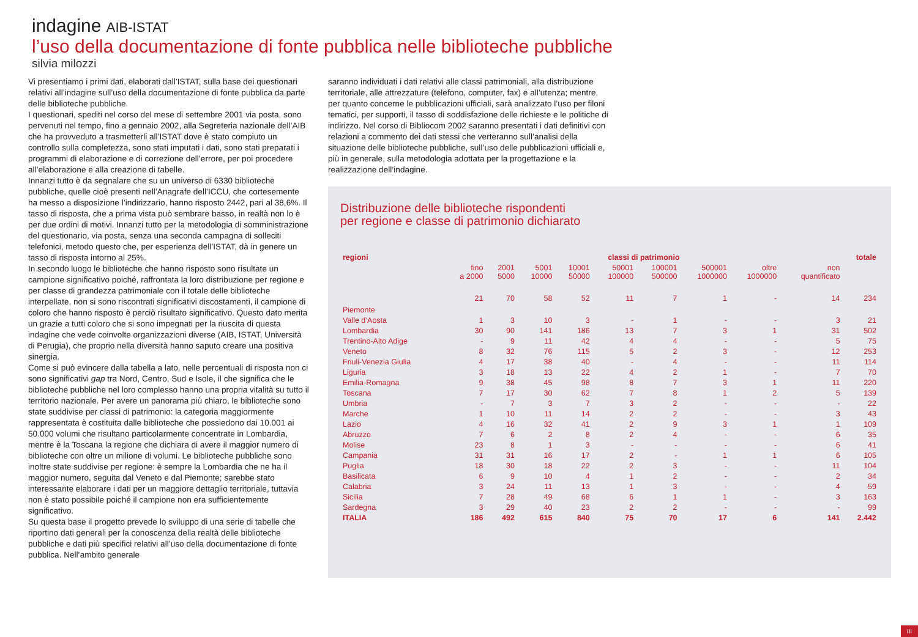indagine AIB-ISTAT
l’uso della documentazione di fonte pubblica nelle biblioteche pubbliche
silvia milozzi
Vi presentiamo i primi dati, elaborati dall’ISTAT, sulla base dei questionari relativi all’indagine sull’uso della documentazione di fonte pubblica da parte delle biblioteche pubbliche.
I questionari, spediti nel corso del mese di settembre 2001 via posta, sono pervenuti nel tempo, fino a gennaio 2002, alla Segreteria nazionale dell’AIB che ha provveduto a trasmetterli all’ISTAT dove è stato compiuto un controllo sulla completezza, sono stati imputati i dati, sono stati preparati i programmi di elaborazione e di correzione dell’errore, per poi procedere all’elaborazione e alla creazione di tabelle.
Innanzi tutto è da segnalare che su un universo di 6330 biblioteche pubbliche, quelle cioè presenti nell’Anagrafe dell’ICCU, che cortesemente ha messo a disposizione l’indirizzario, hanno risposto 2442, pari al 38,6%. Il tasso di risposta, che a prima vista può sembrare basso, in realtà non lo è per due ordini di motivi. Innanzi tutto per la metodologia di somministrazione del questionario, via posta, senza una seconda campagna di solleciti telefonici, metodo questo che, per esperienza dell’ISTAT, dà in genere un tasso di risposta intorno al 25%.
In secondo luogo le biblioteche che hanno risposto sono risultate un campione significativo poiché, raffrontata la loro distribuzione per regione e per classe di grandezza patrimoniale con il totale delle biblioteche interpellate, non si sono riscontrati significativi discostamenti, il campione di coloro che hanno risposto è perciò risultato significativo. Questo dato merita un grazie a tutti coloro che si sono impegnati per la riuscita di questa indagine che vede coinvolte organizzazioni diverse (AIB, ISTAT, Università di Perugia), che proprio nella diversità hanno saputo creare una positiva sinergia.
Come si può evincere dalla tabella a lato, nelle percentuali di risposta non ci sono significativi gap tra Nord, Centro, Sud e Isole, il che significa che le biblioteche pubbliche nel loro complesso hanno una propria vitalità su tutto il territorio nazionale. Per avere un panorama più chiaro, le biblioteche sono state suddivise per classi di patrimonio: la categoria maggiormente rappresentata è costituita dalle biblioteche che possiedono dai 10.001 ai 50.000 volumi che risultano particolarmente concentrate in Lombardia, mentre è la Toscana la regione che dichiara di avere il maggior numero di biblioteche con oltre un milione di volumi. Le biblioteche pubbliche sono inoltre state suddivise per regione: è sempre la Lombardia che ne ha il maggior numero, seguita dal Veneto e dal Piemonte; sarebbe stato interessante elaborare i dati per un maggiore dettaglio territoriale, tuttavia non è stato possibile poiché il campione non era sufficientemente significativo.
Su questa base il progetto prevede lo sviluppo di una serie di tabelle che riportino dati generali per la conoscenza della realtà delle biblioteche pubbliche e dati più specifici relativi all’uso della documentazione di fonte pubblica. Nell’ambito generale
saranno individuati i dati relativi alle classi patrimoniali, alla distribuzione territoriale, alle attrezzature (telefono, computer, fax) e all’utenza; mentre, per quanto concerne le pubblicazioni ufficiali, sarà analizzato l’uso per filoni tematici, per supporti, il tasso di soddisfazione delle richieste e le politiche di indirizzo. Nel corso di Bibliocom 2002 saranno presentati i dati definitivi con relazioni a commento dei dati stessi che verteranno sull’analisi della situazione delle biblioteche pubbliche, sull’uso delle pubblicazioni ufficiali e, più in generale, sulla metodologia adottata per la progettazione e la realizzazione dell’indagine.
Distribuzione delle biblioteche rispondenti
per regione e classe di patrimonio dichiarato
| regioni | classi di patrimonio | | | | | | | | | totale |
| --- | --- | --- | --- | --- | --- | --- | --- | --- | --- | --- |
| | fino a 2000 | 2001 5000 | 5001 10000 | 10001 50000 | 50001 100000 | 100001 500000 | 500001 1000000 | oltre 1000000 | non quantificato | |
| Piemonte | 21 | 70 | 58 | 52 | 11 | 7 | 1 | - | 14 | 234 |
| Valle d’Aosta | 1 | 3 | 10 | 3 | - | 1 | - | - | 3 | 21 |
| Lombardia | 30 | 90 | 141 | 186 | 13 | 7 | 3 | 1 | 31 | 502 |
| Trentino-Alto Adige | - | 9 | 11 | 42 | 4 | 4 | - | - | 5 | 75 |
| Veneto | 8 | 32 | 76 | 115 | 5 | 2 | 3 | - | 12 | 253 |
| Friuli-Venezia Giulia | 4 | 17 | 38 | 40 | - | 4 | - | - | 11 | 114 |
| Liguria | 3 | 18 | 13 | 22 | 4 | 2 | 1 | - | 7 | 70 |
| Emilia-Romagna | 9 | 38 | 45 | 98 | 8 | 7 | 3 | 1 | 11 | 220 |
| Toscana | 7 | 17 | 30 | 62 | 7 | 8 | 1 | 2 | 5 | 139 |
| Umbria | - | 7 | 3 | 7 | 3 | 2 | - | - | - | 22 |
| Marche | 1 | 10 | 11 | 14 | 2 | 2 | - | - | 3 | 43 |
| Lazio | 4 | 16 | 32 | 41 | 2 | 9 | 3 | 1 | 1 | 109 |
| Abruzzo | 7 | 6 | 2 | 8 | 2 | 4 | - | - | 6 | 35 |
| Molise | 23 | 8 | 1 | 3 | - | - | - | - | 6 | 41 |
| Campania | 31 | 31 | 16 | 17 | 2 | - | 1 | 1 | 6 | 105 |
| Puglia | 18 | 30 | 18 | 22 | 2 | 3 | - | - | 11 | 104 |
| Basilicata | 6 | 9 | 10 | 4 | 1 | 2 | - | - | 2 | 34 |
| Calabria | 3 | 24 | 11 | 13 | 1 | 3 | - | - | 4 | 59 |
| Sicilia | 7 | 28 | 49 | 68 | 6 | 1 | 1 | - | 3 | 163 |
| Sardegna | 3 | 29 | 40 | 23 | 2 | 2 | - | - | - | 99 |
| ITALIA | 186 | 492 | 615 | 840 | 75 | 70 | 17 | 6 | 141 | 2.442 |
III